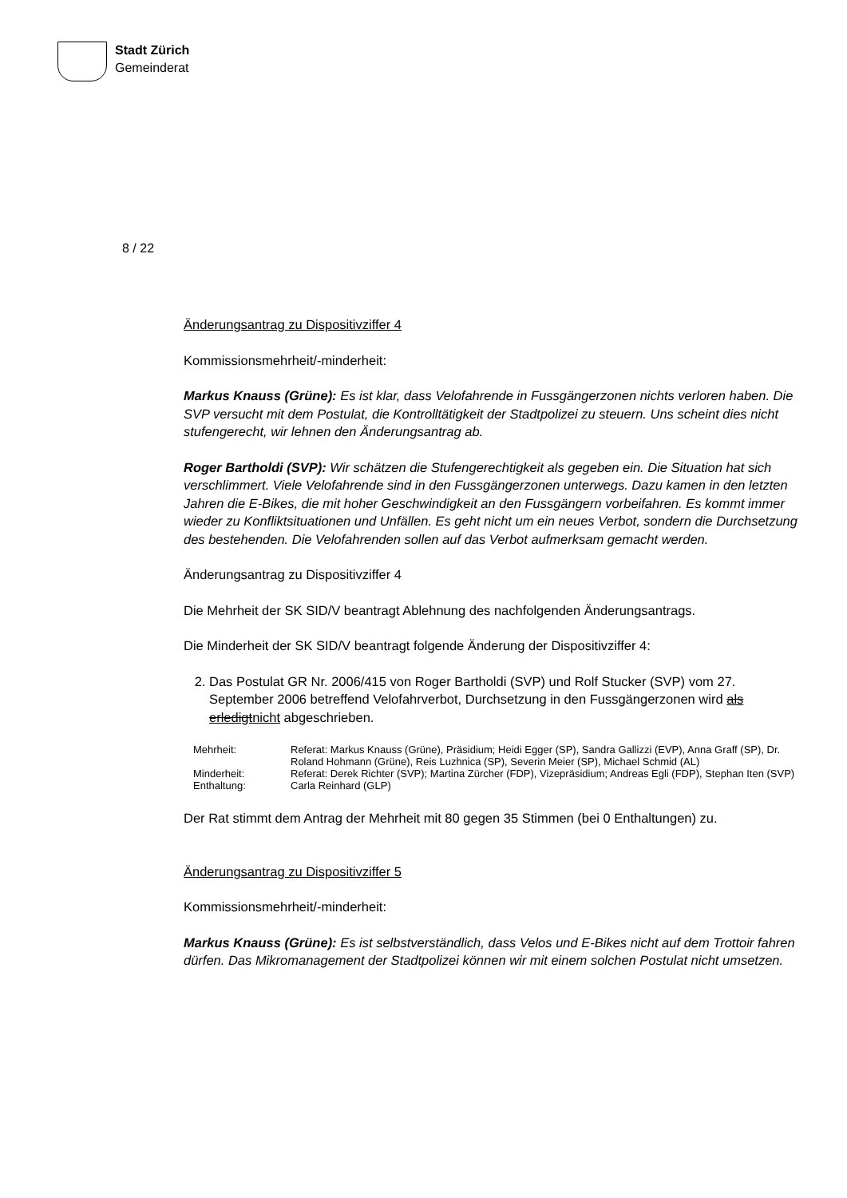Stadt Zürich
Gemeinderat
8 / 22
Änderungsantrag zu Dispositivziffer 4
Kommissionsmehrheit/-minderheit:
Markus Knauss (Grüne): Es ist klar, dass Velofahrende in Fussgängerzonen nichts verloren haben. Die SVP versucht mit dem Postulat, die Kontrolltätigkeit der Stadtpolizei zu steuern. Uns scheint dies nicht stufengerecht, wir lehnen den Änderungsantrag ab.
Roger Bartholdi (SVP): Wir schätzen die Stufengerechtigkeit als gegeben ein. Die Situation hat sich verschlimmert. Viele Velofahrende sind in den Fussgängerzonen unterwegs. Dazu kamen in den letzten Jahren die E-Bikes, die mit hoher Geschwindigkeit an den Fussgängern vorbeifahren. Es kommt immer wieder zu Konfliktsituationen und Unfällen. Es geht nicht um ein neues Verbot, sondern die Durchsetzung des bestehenden. Die Velofahrenden sollen auf das Verbot aufmerksam gemacht werden.
Änderungsantrag zu Dispositivziffer 4
Die Mehrheit der SK SID/V beantragt Ablehnung des nachfolgenden Änderungsantrags.
Die Minderheit der SK SID/V beantragt folgende Änderung der Dispositivziffer 4:
2. Das Postulat GR Nr. 2006/415 von Roger Bartholdi (SVP) und Rolf Stucker (SVP) vom 27. September 2006 betreffend Velofahrverbot, Durchsetzung in den Fussgängerzonen wird als erledigtnicht abgeschrieben.
| Mehrheit: | Referat: Markus Knauss (Grüne), Präsidium; Heidi Egger (SP), Sandra Gallizzi (EVP), Anna Graff (SP), Dr. Roland Hohmann (Grüne), Reis Luzhnica (SP), Severin Meier (SP), Michael Schmid (AL) |
| Minderheit: | Referat: Derek Richter (SVP); Martina Zürcher (FDP), Vizepräsidium; Andreas Egli (FDP), Stephan Iten (SVP) |
| Enthaltung: | Carla Reinhard (GLP) |
Der Rat stimmt dem Antrag der Mehrheit mit 80 gegen 35 Stimmen (bei 0 Enthaltungen) zu.
Änderungsantrag zu Dispositivziffer 5
Kommissionsmehrheit/-minderheit:
Markus Knauss (Grüne): Es ist selbstverständlich, dass Velos und E-Bikes nicht auf dem Trottoir fahren dürfen. Das Mikromanagement der Stadtpolizei können wir mit einem solchen Postulat nicht umsetzen.